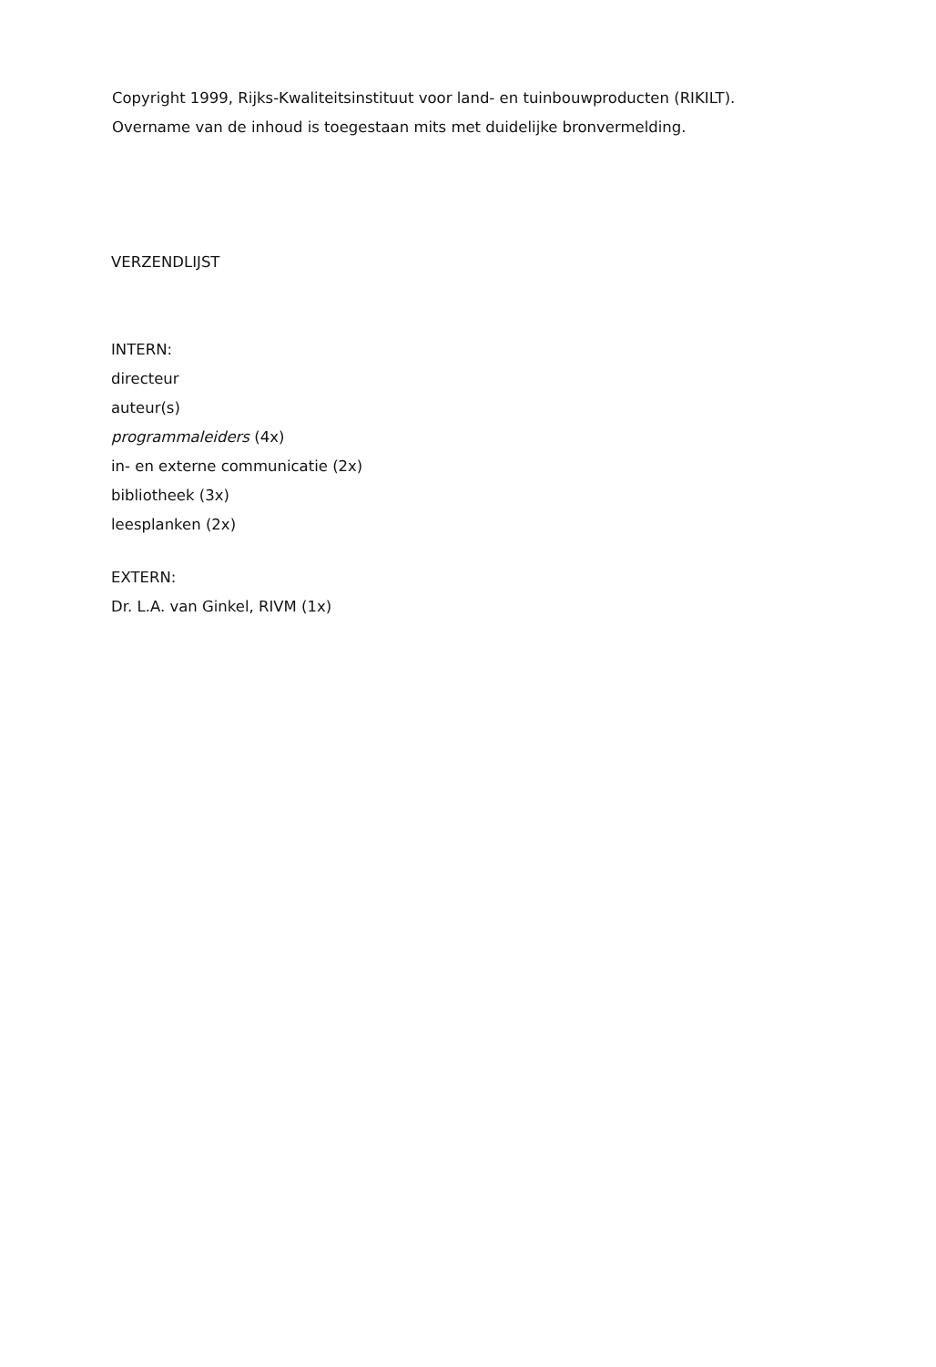Copyright 1999, Rijks-Kwaliteitsinstituut voor land- en tuinbouwproducten (RIKILT).
Overname van de inhoud is toegestaan mits met duidelijke bronvermelding.
VERZENDLIJST
INTERN:
directeur
auteur(s)
programmaleiders (4x)
in- en externe communicatie (2x)
bibliotheek (3x)
leesplanken (2x)
EXTERN:
Dr. L.A. van Ginkel, RIVM (1x)